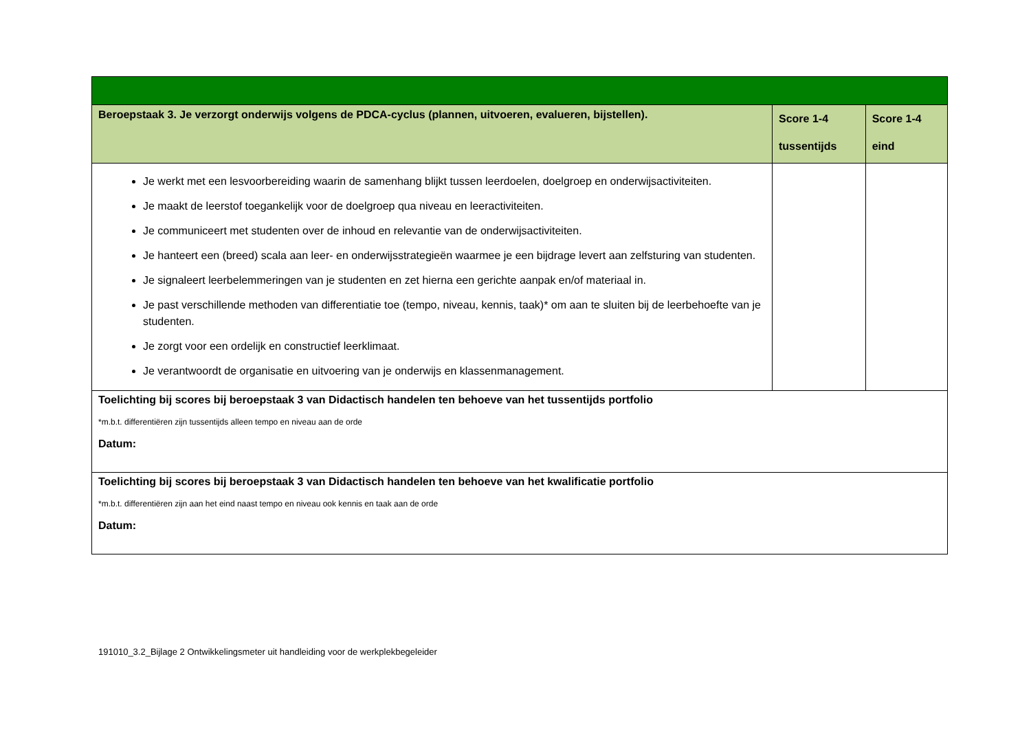| Beroepstaak 3. Je verzorgt onderwijs volgens de PDCA-cyclus (plannen, uitvoeren, evalueren, bijstellen). | Score 1-4 tussentijds | Score 1-4 eind |
| --- | --- | --- |
| Je werkt met een lesvoorbereiding waarin de samenhang blijkt tussen leerdoelen, doelgroep en onderwijsactiviteiten. Je maakt de leerstof toegankelijk voor de doelgroep qua niveau en leeractiviteiten. Je communiceert met studenten over de inhoud en relevantie van de onderwijsactiviteiten. Je hanteert een (breed) scala aan leer- en onderwijsstrategieën waarmee je een bijdrage levert aan zelfsturing van studenten. Je signaleert leerbelemmeringen van je studenten en zet hierna een gerichte aanpak en/of materiaal in. Je past verschillende methoden van differentiatie toe (tempo, niveau, kennis, taak)* om aan te sluiten bij de leerbehoefte van je studenten. Je zorgt voor een ordelijk en constructief leerklimaat. Je verantwoordt de organisatie en uitvoering van je onderwijs en klassenmanagement. | | |
| Toelichting bij scores bij beroepstaak 3 van Didactisch handelen ten behoeve van het tussentijds portfolio *m.b.t. differentiëren zijn tussentijds alleen tempo en niveau aan de orde Datum: | | |
| Toelichting bij scores bij beroepstaak 3 van Didactisch handelen ten behoeve van het kwalificatie portfolio *m.b.t. differentiëren zijn aan het eind naast tempo en niveau ook kennis en taak aan de orde Datum: | | |
191010_3.2_Bijlage 2 Ontwikkelingsmeter uit handleiding voor de werkplekbegeleider